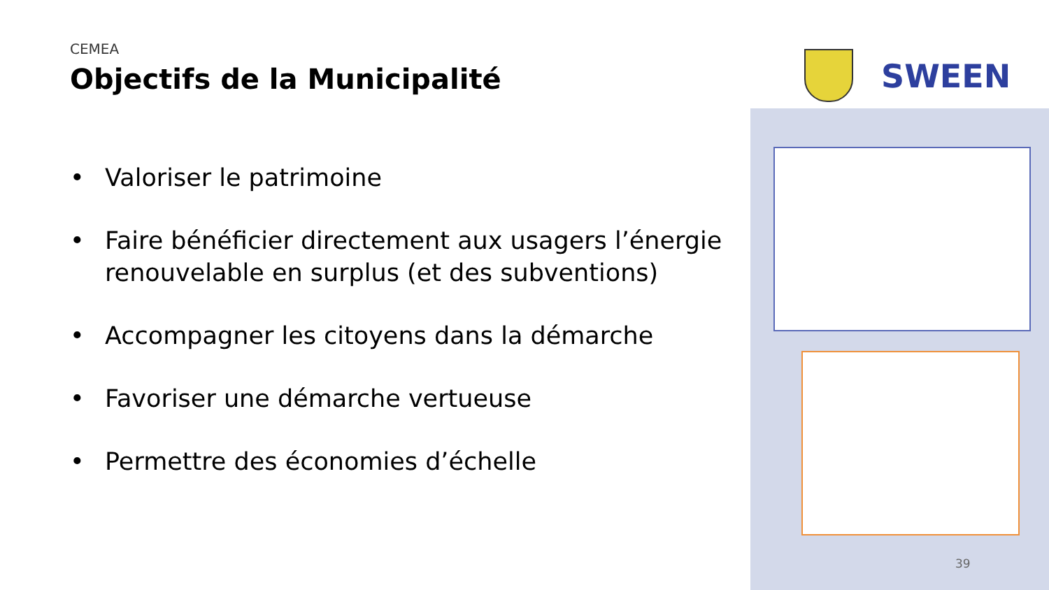CEMEA
Objectifs de la Municipalité
• Valoriser le patrimoine
• Faire bénéficier directement aux usagers l’énergie renouvelable en surplus (et des subventions)
• Accompagner les citoyens dans la démarche
• Favoriser une démarche vertueuse
• Permettre des économies d’échelle
SWEEN
39